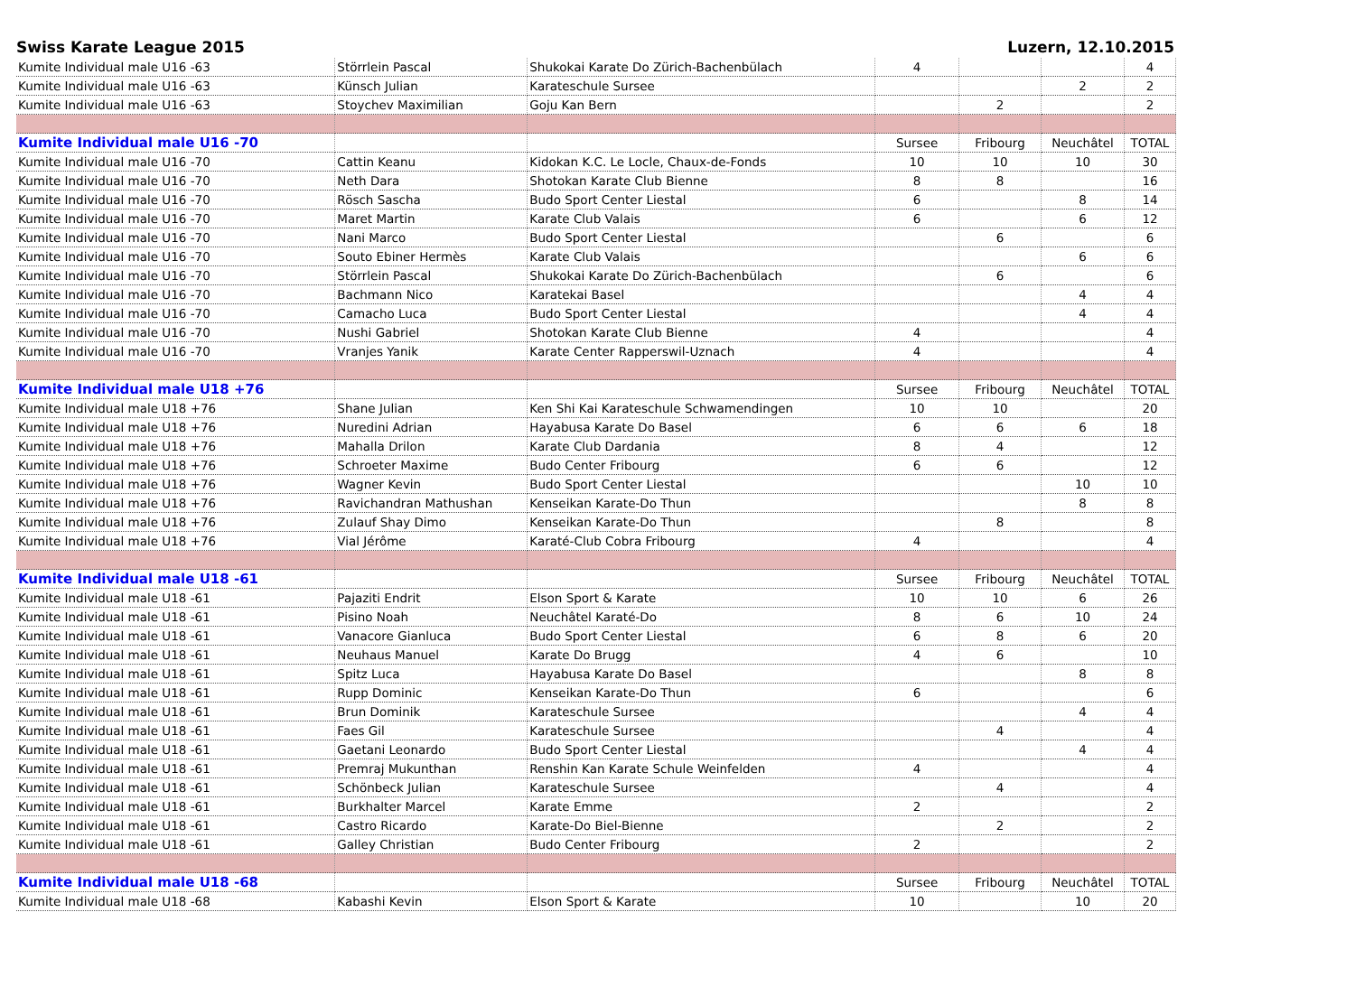Swiss Karate League 2015 Luzern, 12.10.2015
| Kumite Individual male U16 -63 | Störrlein Pascal | Shukokai Karate Do Zürich-Bachenbülach | 4 | | | 4 |
| Kumite Individual male U16 -63 | Künsch Julian | Karateschule Sursee | | | 2 | 2 |
| Kumite Individual male U16 -63 | Stoychev Maximilian | Goju Kan Bern | | 2 | | 2 |
| Kumite Individual male U16 -70 | | | Sursee | Fribourg | Neuchâtel | TOTAL |
| Kumite Individual male U16 -70 | Cattin Keanu | Kidokan K.C. Le Locle, Chaux-de-Fonds | 10 | 10 | 10 | 30 |
| Kumite Individual male U16 -70 | Neth Dara | Shotokan Karate Club Bienne | 8 | 8 | | 16 |
| Kumite Individual male U16 -70 | Rösch Sascha | Budo Sport Center Liestal | 6 | | 8 | 14 |
| Kumite Individual male U16 -70 | Maret Martin | Karate Club Valais | 6 | | 6 | 12 |
| Kumite Individual male U16 -70 | Nani Marco | Budo Sport Center Liestal | | 6 | | 6 |
| Kumite Individual male U16 -70 | Souto Ebiner Hermès | Karate Club Valais | | | 6 | 6 |
| Kumite Individual male U16 -70 | Störrlein Pascal | Shukokai Karate Do Zürich-Bachenbülach | | 6 | | 6 |
| Kumite Individual male U16 -70 | Bachmann Nico | Karatekai Basel | | | 4 | 4 |
| Kumite Individual male U16 -70 | Camacho Luca | Budo Sport Center Liestal | | | 4 | 4 |
| Kumite Individual male U16 -70 | Nushi Gabriel | Shotokan Karate Club Bienne | 4 | | | 4 |
| Kumite Individual male U16 -70 | Vranjes Yanik | Karate Center Rapperswil-Uznach | 4 | | | 4 |
| Kumite Individual male U18 +76 | | | Sursee | Fribourg | Neuchâtel | TOTAL |
| Kumite Individual male U18 +76 | Shane Julian | Ken Shi Kai Karateschule Schwamendingen | 10 | 10 | | 20 |
| Kumite Individual male U18 +76 | Nuredini Adrian | Hayabusa Karate Do Basel | 6 | 6 | 6 | 18 |
| Kumite Individual male U18 +76 | Mahalla Drilon | Karate Club Dardania | 8 | 4 | | 12 |
| Kumite Individual male U18 +76 | Schroeter Maxime | Budo Center Fribourg | 6 | 6 | | 12 |
| Kumite Individual male U18 +76 | Wagner Kevin | Budo Sport Center Liestal | | | 10 | 10 |
| Kumite Individual male U18 +76 | Ravichandran Mathushan | Kenseikan Karate-Do Thun | | | 8 | 8 |
| Kumite Individual male U18 +76 | Zulauf Shay Dimo | Kenseikan Karate-Do Thun | | 8 | | 8 |
| Kumite Individual male U18 +76 | Vial Jérôme | Karaté-Club Cobra Fribourg | 4 | | | 4 |
| Kumite Individual male U18 -61 | | | Sursee | Fribourg | Neuchâtel | TOTAL |
| Kumite Individual male U18 -61 | Pajaziti Endrit | Elson Sport & Karate | 10 | 10 | 6 | 26 |
| Kumite Individual male U18 -61 | Pisino Noah | Neuchâtel Karaté-Do | 8 | 6 | 10 | 24 |
| Kumite Individual male U18 -61 | Vanacore Gianluca | Budo Sport Center Liestal | 6 | 8 | 6 | 20 |
| Kumite Individual male U18 -61 | Neuhaus Manuel | Karate Do Brugg | 4 | 6 | | 10 |
| Kumite Individual male U18 -61 | Spitz Luca | Hayabusa Karate Do Basel | | | 8 | 8 |
| Kumite Individual male U18 -61 | Rupp Dominic | Kenseikan Karate-Do Thun | 6 | | | 6 |
| Kumite Individual male U18 -61 | Brun Dominik | Karateschule Sursee | | | 4 | 4 |
| Kumite Individual male U18 -61 | Faes Gil | Karateschule Sursee | | 4 | | 4 |
| Kumite Individual male U18 -61 | Gaetani Leonardo | Budo Sport Center Liestal | | | 4 | 4 |
| Kumite Individual male U18 -61 | Premraj Mukunthan | Renshin Kan Karate Schule Weinfelden | 4 | | | 4 |
| Kumite Individual male U18 -61 | Schönbeck Julian | Karateschule Sursee | | 4 | | 4 |
| Kumite Individual male U18 -61 | Burkhalter Marcel | Karate Emme | 2 | | | 2 |
| Kumite Individual male U18 -61 | Castro Ricardo | Karate-Do Biel-Bienne | | 2 | | 2 |
| Kumite Individual male U18 -61 | Galley Christian | Budo Center Fribourg | 2 | | | 2 |
| Kumite Individual male U18 -68 | | | Sursee | Fribourg | Neuchâtel | TOTAL |
| Kumite Individual male U18 -68 | Kabashi Kevin | Elson Sport & Karate | 10 | | 10 | 20 |